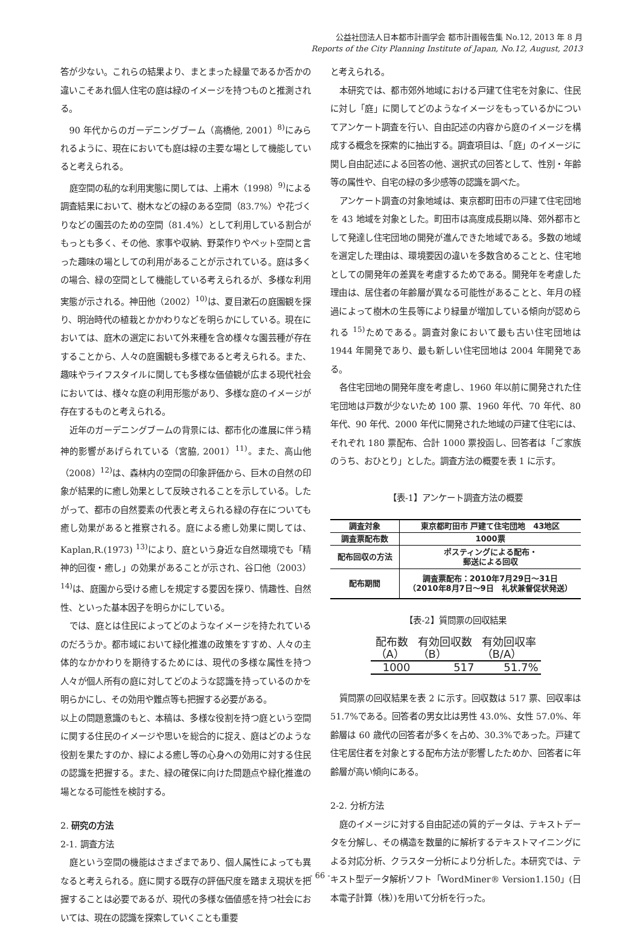公益社団法人日本都市計画学会 都市計画報告集 No.12, 2013 年 8 月
Reports of the City Planning Institute of Japan, No.12, August, 2013
答が少ない。これらの結果より、まとまった緑量であるか否かの違いこそあれ個人住宅の庭は緑のイメージを持つものと推測される。
90 年代からのガーデニングブーム（高橋他, 2001）<sup>8)</sup>にみられるように、現在においても庭は緑の主要な場として機能していると考えられる。
庭空間の私的な利用実態に関しては、上甫木（1998）<sup>9)</sup>による調査結果において、樹木などの緑のある空間（83.7%）や花づくりなどの園芸のための空間（81.4%）として利用している割合がもっとも多く、その他、家事や収納、野菜作りやペット空間と言った趣味の場としての利用があることが示されている。庭は多くの場合、緑の空間として機能している考えられるが、多様な利用実態が示される。神田他（2002）<sup>10)</sup>は、夏目漱石の庭園観を探り、明治時代の植栽とかかわりなどを明らかにしている。現在においては、庭木の選定において外来種を含め様々な園芸種が存在することから、人々の庭園観も多様であると考えられる。また、趣味やライフスタイルに関しても多様な価値観が広まる現代社会においては、様々な庭の利用形態があり、多様な庭のイメージが存在するものと考えられる。
近年のガーデニングブームの背景には、都市化の進展に伴う精神的影響があげられている（宮脇, 2001）<sup>11)</sup>。また、高山他（2008）<sup>12)</sup>は、森林内の空間の印象評価から、巨木の自然の印象が結果的に癒し効果として反映されることを示している。したがって、都市の自然要素の代表と考えられる緑の存在についても癒し効果があると推察される。庭による癒し効果に関しては、Kaplan,R.(1973) <sup>13)</sup>により、庭という身近な自然環境でも「精神的回復・癒し」の効果があることが示され、谷口他（2003）<sup>14)</sup>は、庭園から受ける癒しを規定する要因を探り、情趣性、自然性、といった基本因子を明らかにしている。
では、庭とは住民によってどのようなイメージを持たれているのだろうか。都市域において緑化推進の政策をすすめ、人々の主体的なかかわりを期待するためには、現代の多様な属性を持つ人々が個人所有の庭に対してどのような認識を持っているのかを明らかにし、その効用や難点等も把握する必要がある。
以上の問題意識のもと、本稿は、多様な役割を持つ庭という空間に関する住民のイメージや思いを総合的に捉え、庭はどのような役割を果たすのか、緑による癒し等の心身への効用に対する住民の認識を把握する。また、緑の確保に向けた問題点や緑化推進の場となる可能性を検討する。
2. 研究の方法
2-1. 調査方法
庭という空間の機能はさまざまであり、個人属性によっても異なると考えられる。庭に関する既存の評価尺度を踏まえ現状を把握することは必要であるが、現代の多様な価値感を持つ社会においては、現在の認識を探索していくことも重要
と考えられる。
本研究では、都市郊外地域における戸建て住宅を対象に、住民に対し「庭」に関してどのようなイメージをもっているかについてアンケート調査を行い、自由記述の内容から庭のイメージを構成する概念を探索的に抽出する。調査項目は、「庭」のイメージに関し自由記述による回答の他、選択式の回答として、性別・年齢等の属性や、自宅の緑の多少感等の認識を調べた。
アンケート調査の対象地域は、東京都町田市の戸建て住宅団地を 43 地域を対象とした。町田市は高度成長期以降、郊外都市として発達し住宅団地の開発が進んできた地域である。多数の地域を選定した理由は、環境要因の違いを多数含めることと、住宅地としての開発年の差異を考慮するためである。開発年を考慮した理由は、居住者の年齢層が異なる可能性があることと、年月の経過によって樹木の生長等により緑量が増加している傾向が認められる <sup>15)</sup>ためである。調査対象において最も古い住宅団地は 1944 年開発であり、最も新しい住宅団地は 2004 年開発である。
各住宅団地の開発年度を考慮し、1960 年以前に開発された住宅団地は戸数が少ないため 100 票、1960 年代、70 年代、80 年代、90 年代、2000 年代に開発された地域の戸建て住宅には、それぞれ 180 票配布、合計 1000 票投函し、回答者は「ご家族のうち、おひとり」とした。調査方法の概要を表 1 に示す。
【表-1】アンケート調査方法の概要
| 調査対象 | 東京都町田市 戸建て住宅団地 43地区 |
| 調査票配布数 | 1000票 |
| 配布回収の方法 | ポスティングによる配布・ 郵送による回収 |
| 配布期間 | 調査票配布：2010年7月29日～31日 （2010年8月7日～9日 礼状兼督促状発送） |
【表-2】質問票の回収結果
| 配布数 （A） | 有効回収数 （B） | 有効回収率 （B/A） |
| --- | --- | --- |
| 1000 | 517 | 51.7% |
質問票の回収結果を表 2 に示す。回収数は 517 票、回収率は 51.7%である。回答者の男女比は男性 43.0%、女性 57.0%、年齢層は 60 歳代の回答者が多くを占め、30.3%であった。戸建て住宅居住者を対象とする配布方法が影響したためか、回答者に年齢層が高い傾向にある。
2-2. 分析方法
庭のイメージに対する自由記述の質的データは、テキストデータを分解し、その構造を数量的に解析するテキストマイニングによる対応分析、クラスター分析により分析した。本研究では、テキスト型データ解析ソフト「WordMiner® Version1.150」(日本電子計算（株）)を用いて分析を行った。
- 66 -